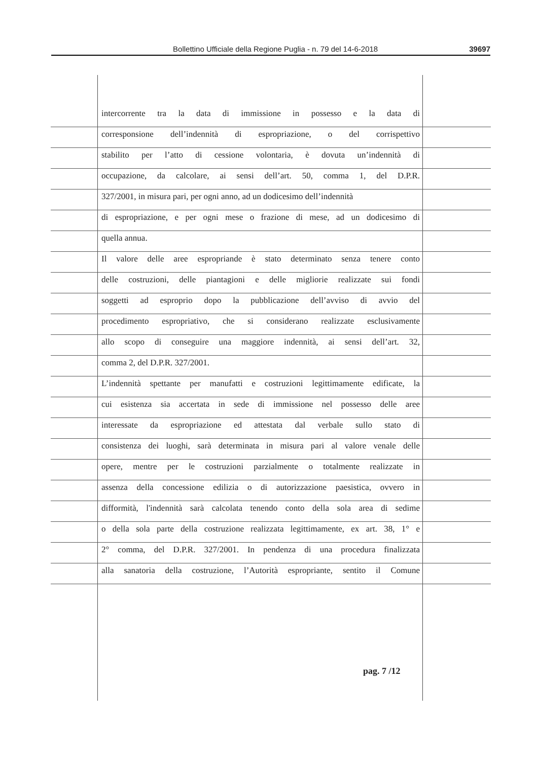Bollettino Ufficiale della Regione Puglia - n. 79 del 14-6-2018 39697
intercorrente tra la data di immissione in possesso e la data di
corresponsione dell’indennità di espropriazione, o del corrispettivo
stabilito per l’atto di cessione volontaria, è dovuta un’indennità di
occupazione, da calcolare, ai sensi dell’art. 50, comma 1, del D.P.R.
327/2001, in misura pari, per ogni anno, ad un dodicesimo dell’indennità
di espropriazione, e per ogni mese o frazione di mese, ad un dodicesimo di
quella annua.
Il valore delle aree espropriande è stato determinato senza tenere conto
delle costruzioni, delle piantagioni e delle migliorie realizzate sui fondi
soggetti ad esproprio dopo la pubblicazione dell’avviso di avvio del
procedimento espropriativo, che si considerano realizzate esclusivamente
allo scopo di conseguire una maggiore indennità, ai sensi dell’art. 32,
comma 2, del D.P.R. 327/2001.
L’indennità spettante per manufatti e costruzioni legittimamente edificate, la
cui esistenza sia accertata in sede di immissione nel possesso delle aree
interessate da espropriazione ed attestata dal verbale sullo stato di
consistenza dei luoghi, sarà determinata in misura pari al valore venale delle
opere, mentre per le costruzioni parzialmente o totalmente realizzate in
assenza della concessione edilizia o di autorizzazione paesistica, ovvero in
difformità, l'indennità sarà calcolata tenendo conto della sola area di sedime
o della sola parte della costruzione realizzata legittimamente, ex art. 38, 1° e
2° comma, del D.P.R. 327/2001. In pendenza di una procedura finalizzata
alla sanatoria della costruzione, l’Autorità espropriante, sentito il Comune
pag. 7 /12